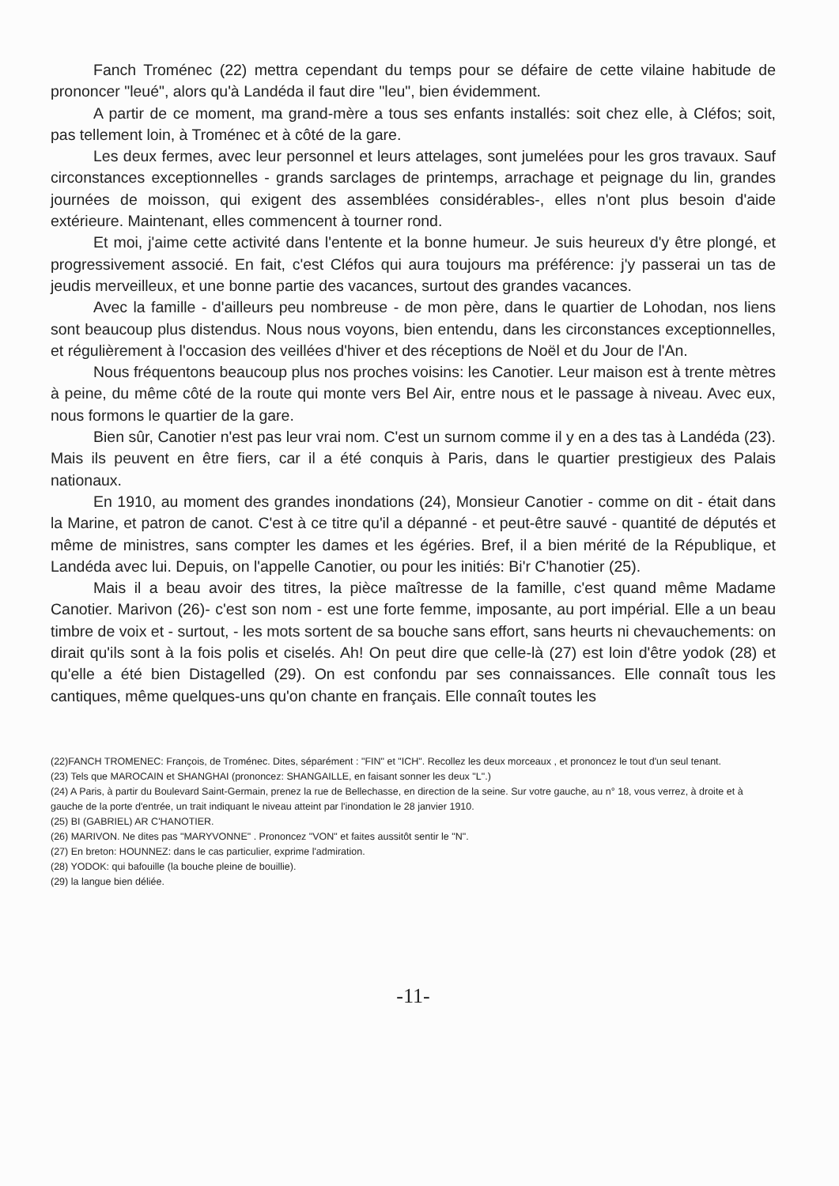Fanch Troménec (22) mettra cependant du temps pour se défaire de cette vilaine habitude de prononcer "leué", alors qu'à Landéda il faut dire "leu", bien évidemment.
A partir de ce moment, ma grand-mère a tous ses enfants installés: soit chez elle, à Cléfos; soit, pas tellement loin, à Troménec et à côté de la gare.
Les deux fermes, avec leur personnel et leurs attelages, sont jumelées pour les gros travaux. Sauf circonstances exceptionnelles - grands sarclages de printemps, arrachage et peignage du lin, grandes journées de moisson, qui exigent des assemblées considérables-, elles n'ont plus besoin d'aide extérieure. Maintenant, elles commencent à tourner rond.
Et moi, j'aime cette activité dans l'entente et la bonne humeur. Je suis heureux d'y être plongé, et progressivement associé. En fait, c'est Cléfos qui aura toujours ma préférence: j'y passerai un tas de jeudis merveilleux, et une bonne partie des vacances, surtout des grandes vacances.
Avec la famille - d'ailleurs peu nombreuse - de mon père, dans le quartier de Lohodan, nos liens sont beaucoup plus distendus. Nous nous voyons, bien entendu, dans les circonstances exceptionnelles, et régulièrement à l'occasion des veillées d'hiver et des réceptions de Noël et du Jour de l'An.
Nous fréquentons beaucoup plus nos proches voisins: les Canotier. Leur maison est à trente mètres à peine, du même côté de la route qui monte vers Bel Air, entre nous et le passage à niveau. Avec eux, nous formons le quartier de la gare.
Bien sûr, Canotier n'est pas leur vrai nom. C'est un surnom comme il y en a des tas à Landéda (23). Mais ils peuvent en être fiers, car il a été conquis à Paris, dans le quartier prestigieux des Palais nationaux.
En 1910, au moment des grandes inondations (24), Monsieur Canotier - comme on dit - était dans la Marine, et patron de canot. C'est à ce titre qu'il a dépanné - et peut-être sauvé - quantité de députés et même de ministres, sans compter les dames et les égéries. Bref, il a bien mérité de la République, et Landéda avec lui. Depuis, on l'appelle Canotier, ou pour les initiés: Bi'r C'hanotier (25).
Mais il a beau avoir des titres, la pièce maîtresse de la famille, c'est quand même Madame Canotier. Marivon (26)- c'est son nom - est une forte femme, imposante, au port impérial. Elle a un beau timbre de voix et - surtout, - les mots sortent de sa bouche sans effort, sans heurts ni chevauchements: on dirait qu'ils sont à la fois polis et ciselés. Ah! On peut dire que celle-là (27) est loin d'être yodok (28) et qu'elle a été bien Distagelled (29). On est confondu par ses connaissances. Elle connaît tous les cantiques, même quelques-uns qu'on chante en français. Elle connaît toutes les
(22)FANCH TROMENEC: François, de Troménec. Dites, séparément : "FIN" et "ICH". Recollez les deux morceaux , et prononcez le tout d'un seul tenant.
(23) Tels que MAROCAIN et SHANGHAI (prononcez: SHANGAILLE, en faisant sonner les deux "L".)
(24) A Paris, à partir du Boulevard Saint-Germain, prenez la rue de Bellechasse, en direction de la seine. Sur votre gauche, au n° 18, vous verrez, à droite et à gauche de la porte d'entrée, un trait indiquant le niveau atteint par l'inondation le 28 janvier 1910.
(25) BI (GABRIEL) AR C'HANOTIER.
(26) MARIVON. Ne dites pas "MARYVONNE" . Prononcez "VON" et faites aussitôt sentir le "N".
(27) En breton: HOUNNEZ: dans le cas particulier, exprime l'admiration.
(28) YODOK: qui bafouille (la bouche pleine de bouillie).
(29) la langue bien déliée.
-11-